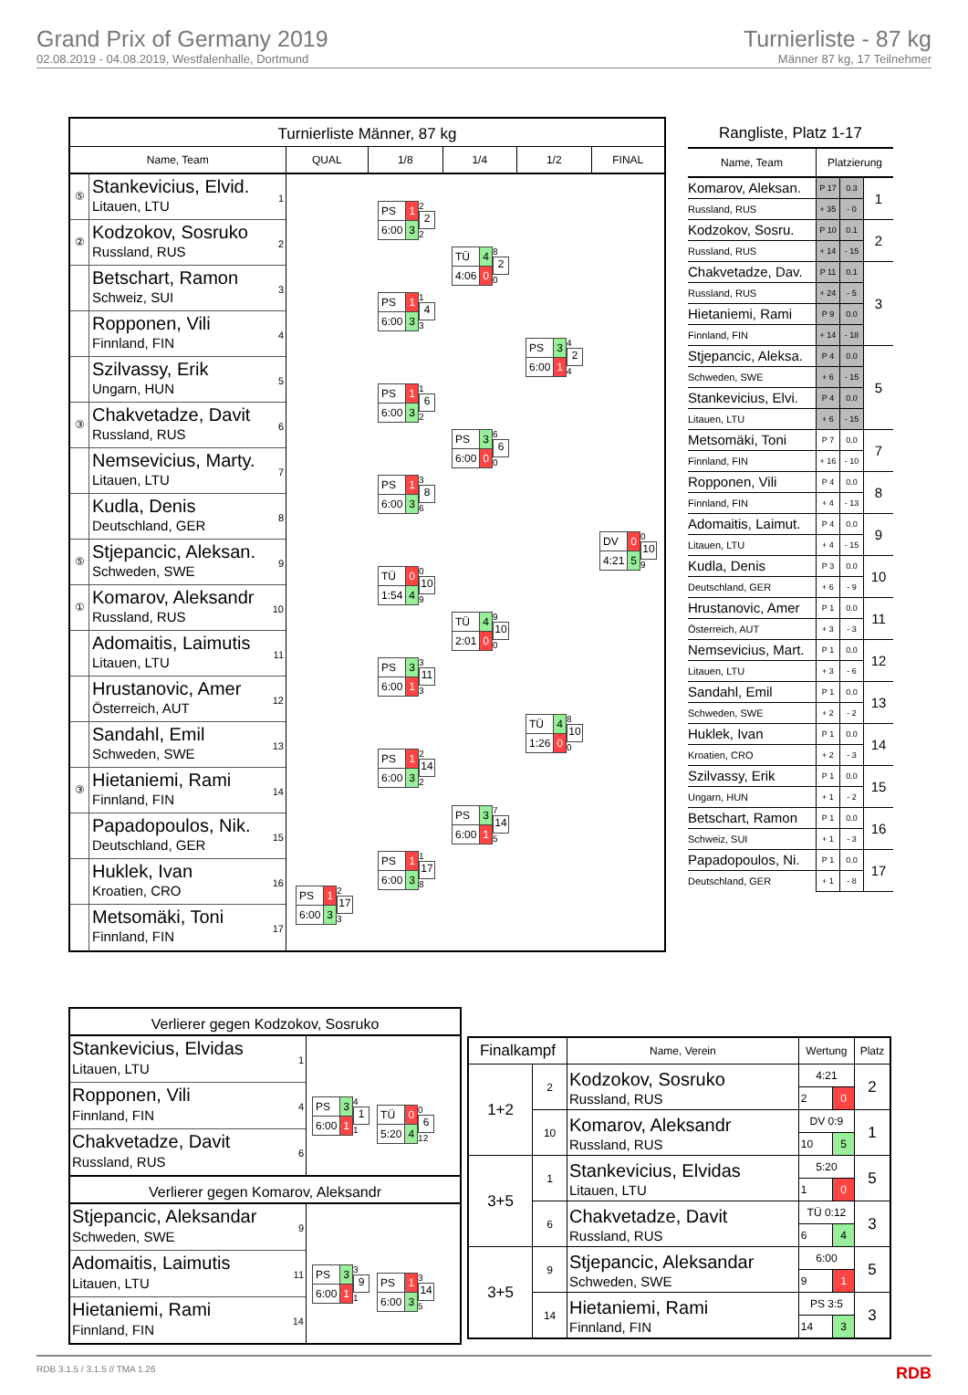Grand Prix of Germany 2019
02.08.2019 - 04.08.2019, Westfalenhalle, Dortmund
Turnierliste - 87 kg
Männer 87 kg, 17 Teilnehmer
Turnierliste Männer, 87 kg
Name, Team QUAL 1/8 1/4 1/2 FINAL
⑤
Stankevicius, Elvid.
Litauen, LTU
1
②
Kodzokov, Sosruko
Russland, RUS
2
Betschart, Ramon
Schweiz, SUI
3
Ropponen, Vili
Finnland, FIN
4
Szilvassy, Erik
Ungarn, HUN
5
③
Chakvetadze, Davit
Russland, RUS
6
Nemsevicius, Marty.
Litauen, LTU
7
Kudla, Denis
Deutschland, GER
8
⑤
Stjepancic, Aleksan.
Schweden, SWE
9
①
Komarov, Aleksandr
Russland, RUS
10
Adomaitis, Laimutis
Litauen, LTU
11
Hrustanovic, Amer
Österreich, AUT
12
Sandahl, Emil
Schweden, SWE
13
③
Hietaniemi, Rami
Finnland, FIN
14
Papadopoulos, Nik.
Deutschland, GER
15
Huklek, Ivan
Kroatien, CRO
16
Metsomäki, Toni
Finnland, FIN
17
| PS | 1 |
| 6:00 | 3 |
2
2
2
| TÜ | 4 |
| 4:06 | 0 |
8
2
0
| PS | 1 |
| 6:00 | 3 |
1
4
3
| PS | 3 |
| 6:00 | 1 |
4
2
4
| PS | 1 |
| 6:00 | 3 |
1
6
2
| PS | 3 |
| 6:00 | 0 |
6
6
0
| PS | 1 |
| 6:00 | 3 |
3
8
6
| DV | 0 |
| 4:21 | 5 |
0
10
9
| TÜ | 0 |
| 1:54 | 4 |
0
10
9
| TÜ | 4 |
| 2:01 | 0 |
9
10
0
| PS | 3 |
| 6:00 | 1 |
3
11
3
| TÜ | 4 |
| 1:26 | 0 |
8
10
0
| PS | 1 |
| 6:00 | 3 |
2
14
2
| PS | 3 |
| 6:00 | 1 |
7
14
5
| PS | 1 |
| 6:00 | 3 |
1
17
8
| PS | 1 |
| 6:00 | 3 |
2
17
3
Rangliste, Platz 1-17
| Name, Team | Platzierung | | |
| --- | --- | --- | --- |
| Komarov, Aleksan. | P 17 | 0.3 | 1 |
| Russland, RUS | + 35 | - 0 | |
| Kodzokov, Sosru. | P 10 | 0.1 | 2 |
| Russland, RUS | + 14 | - 15 | |
| Chakvetadze, Dav. | P 11 | 0.1 | 3 |
| Russland, RUS | + 24 | - 5 | |
| Hietaniemi, Rami | P 9 | 0.0 | |
| Finnland, FIN | + 14 | - 18 | |
| Stjepancic, Aleksa. | P 4 | 0.0 | 5 |
| Schweden, SWE | + 6 | - 15 | |
| Stankevicius, Elvi. | P 4 | 0.0 | |
| Litauen, LTU | + 6 | - 15 | |
| Metsomäki, Toni | P 7 | 0.0 | 7 |
| Finnland, FIN | + 16 | - 10 | |
| Ropponen, Vili | P 4 | 0.0 | 8 |
| Finnland, FIN | + 4 | - 13 | |
| Adomaitis, Laimut. | P 4 | 0.0 | 9 |
| Litauen, LTU | + 4 | - 15 | |
| Kudla, Denis | P 3 | 0.0 | 10 |
| Deutschland, GER | + 6 | - 9 | |
| Hrustanovic, Amer | P 1 | 0.0 | 11 |
| Österreich, AUT | + 3 | - 3 | |
| Nemsevicius, Mart. | P 1 | 0.0 | 12 |
| Litauen, LTU | + 3 | - 6 | |
| Sandahl, Emil | P 1 | 0.0 | 13 |
| Schweden, SWE | + 2 | - 2 | |
| Huklek, Ivan | P 1 | 0.0 | 14 |
| Kroatien, CRO | + 2 | - 3 | |
| Szilvassy, Erik | P 1 | 0.0 | 15 |
| Ungarn, HUN | + 1 | - 2 | |
| Betschart, Ramon | P 1 | 0.0 | 16 |
| Schweiz, SUI | + 1 | - 3 | |
| Papadopoulos, Ni. | P 1 | 0.0 | 17 |
| Deutschland, GER | + 1 | - 8 | |
Verlierer gegen Kodzokov, Sosruko
Stankevicius, Elvidas
Litauen, LTU
1
Ropponen, Vili
Finnland, FIN
4
Chakvetadze, Davit
Russland, RUS
6
| PS | 3 |
| 6:00 | 1 |
4
1
1
| TÜ | 0 |
| 5:20 | 4 |
0
6
12
Verlierer gegen Komarov, Aleksandr
Stjepancic, Aleksandar
Schweden, SWE
9
Adomaitis, Laimutis
Litauen, LTU
11
Hietaniemi, Rami
Finnland, FIN
14
| PS | 3 |
| 6:00 | 1 |
3
9
1
| PS | 1 |
| 6:00 | 3 |
3
14
5
| Finalkampf | | Name, Verein | Wertung | | Platz |
| --- | --- | --- | --- | --- | --- |
| 1+2 | 2 | Kodzokov, Sosruko Russland, RUS | 4:21 | | 2 |
| | | | 2 | 0 | |
| | 10 | Komarov, Aleksandr Russland, RUS | DV 0:9 | | 1 |
| | | | 10 | 5 | |
| 3+5 | 1 | Stankevicius, Elvidas Litauen, LTU | 5:20 | | 5 |
| | | | 1 | 0 | |
| | 6 | Chakvetadze, Davit Russland, RUS | TÜ 0:12 | | 3 |
| | | | 6 | 4 | |
| 3+5 | 9 | Stjepancic, Aleksandar Schweden, SWE | 6:00 | | 5 |
| | | | 9 | 1 | |
| | 14 | Hietaniemi, Rami Finnland, FIN | PS 3:5 | | 3 |
| | | | 14 | 3 | |
RDB 3.1.5 / 3.1.5 // TMA 1.26 RDB